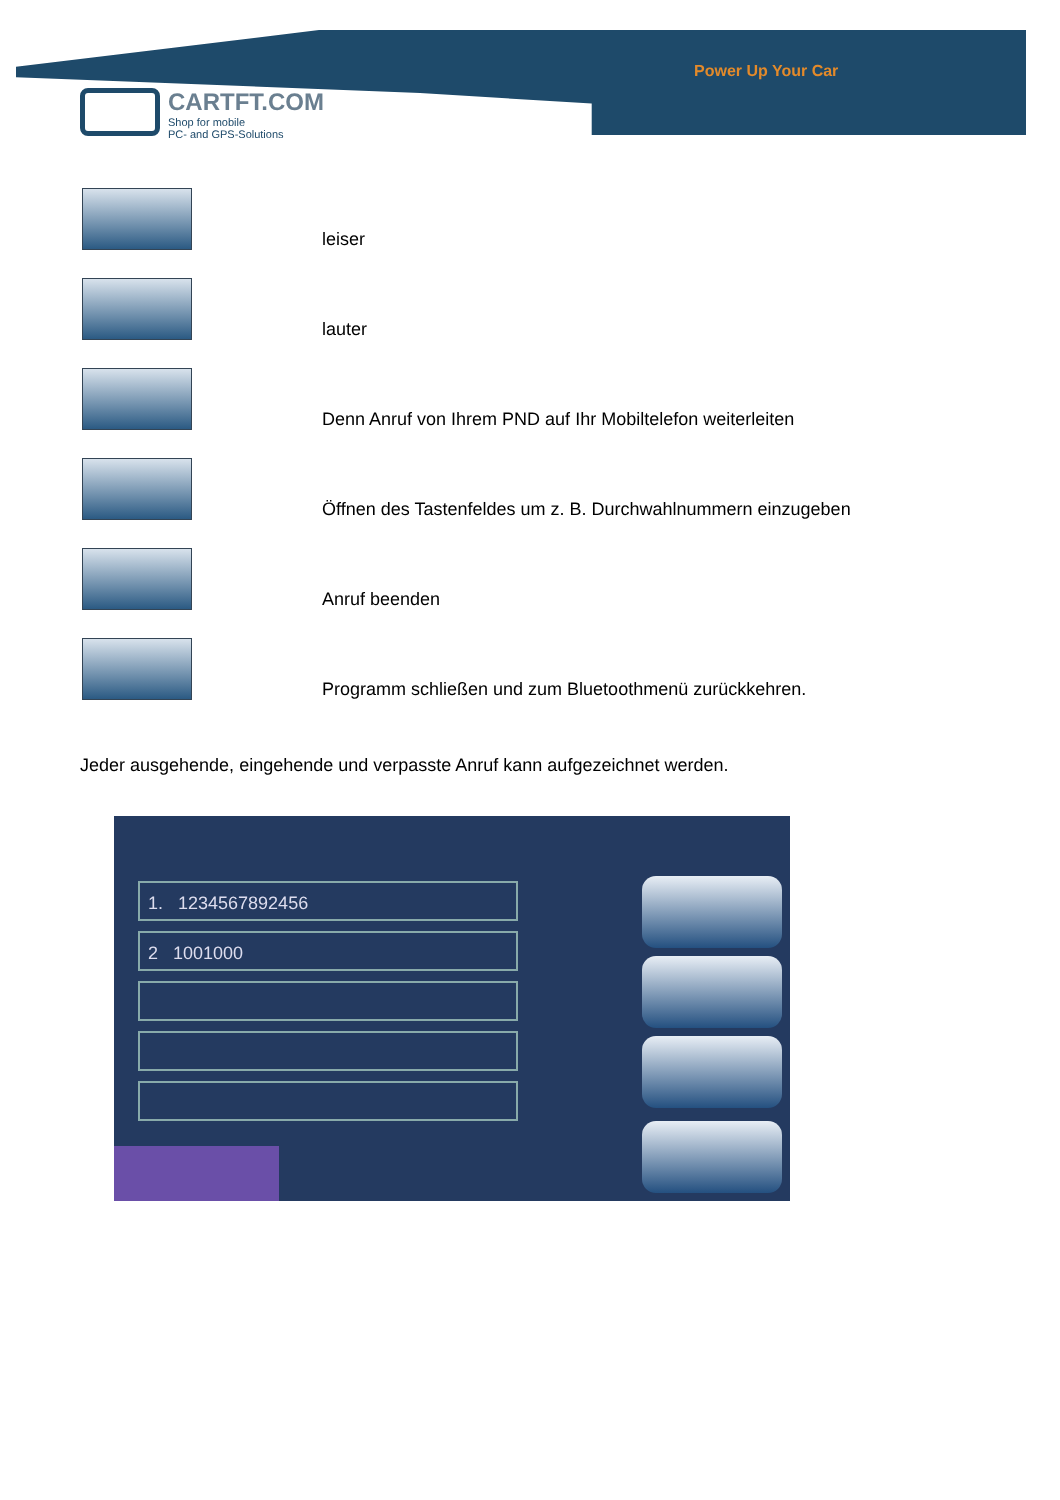Power Up Your Car
CARTFT.COM Shop for mobile PC- and GPS-Solutions
leiser
lauter
Denn Anruf von Ihrem PND auf Ihr Mobiltelefon weiterleiten
Öffnen des Tastenfeldes um z. B. Durchwahlnummern einzugeben
Anruf beenden
Programm schließen und zum Bluetoothmenü zurückkehren.
Jeder ausgehende, eingehende und verpasste Anruf kann aufgezeichnet werden.
1. 1234567892456
2 1001000